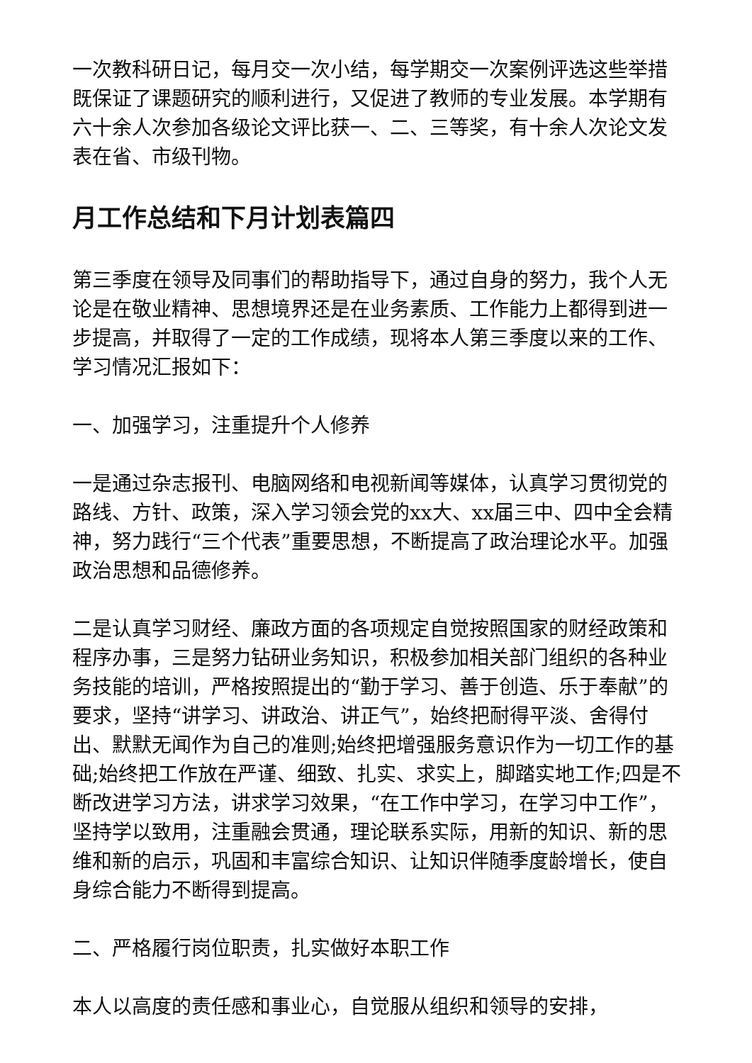一次教科研日记，每月交一次小结，每学期交一次案例评选这些举措既保证了课题研究的顺利进行，又促进了教师的专业发展。本学期有六十余人次参加各级论文评比获一、二、三等奖，有十余人次论文发表在省、市级刊物。
月工作总结和下月计划表篇四
第三季度在领导及同事们的帮助指导下，通过自身的努力，我个人无论是在敬业精神、思想境界还是在业务素质、工作能力上都得到进一步提高，并取得了一定的工作成绩，现将本人第三季度以来的工作、学习情况汇报如下：
一、加强学习，注重提升个人修养
一是通过杂志报刊、电脑网络和电视新闻等媒体，认真学习贯彻党的路线、方针、政策，深入学习领会党的xx大、xx届三中、四中全会精神，努力践行“三个代表”重要思想，不断提高了政治理论水平。加强政治思想和品德修养。
二是认真学习财经、廉政方面的各项规定自觉按照国家的财经政策和程序办事，三是努力钻研业务知识，积极参加相关部门组织的各种业务技能的培训，严格按照提出的“勤于学习、善于创造、乐于奉献”的要求，坚持“讲学习、讲政治、讲正气”，始终把耐得平淡、舍得付出、默默无闻作为自己的准则;始终把增强服务意识作为一切工作的基础;始终把工作放在严谨、细致、扎实、求实上，脚踏实地工作;四是不断改进学习方法，讲求学习效果，“在工作中学习，在学习中工作”，坚持学以致用，注重融会贯通，理论联系实际，用新的知识、新的思维和新的启示，巩固和丰富综合知识、让知识伴随季度龄增长，使自身综合能力不断得到提高。
二、严格履行岗位职责，扎实做好本职工作
本人以高度的责任感和事业心，自觉服从组织和领导的安排，